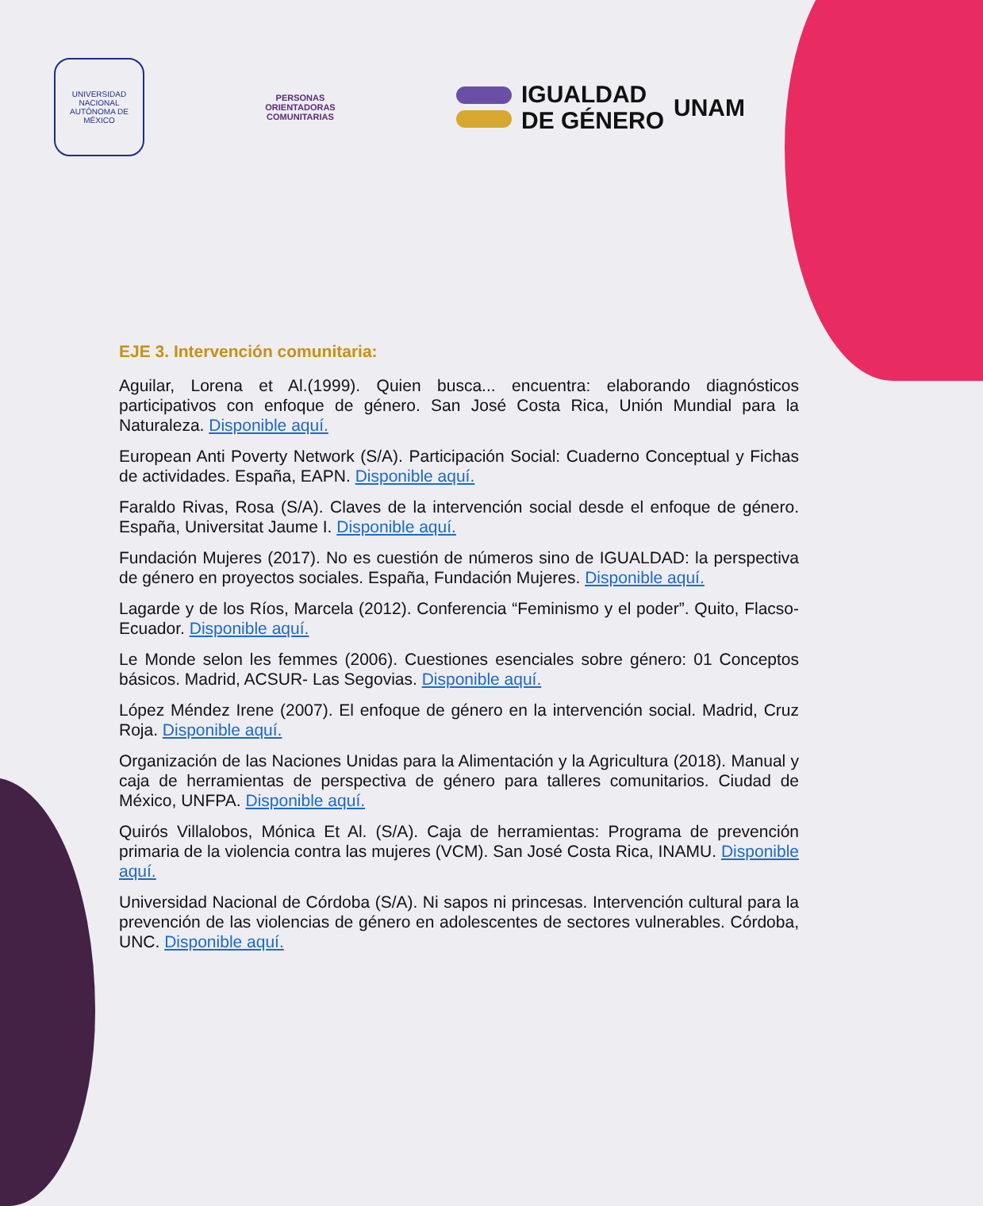UNIVERSIDAD NACIONAL AUTÓNOMA DE MÉXICO
PERSONAS
ORIENTADORAS
COMUNITARIAS
IGUALDAD
DE GÉNERO
UNAM
EJE 3. Intervención comunitaria:
Aguilar, Lorena et Al.(1999). Quien busca... encuentra: elaborando diagnósticos participativos con enfoque de género. San José Costa Rica, Unión Mundial para la Naturaleza. Disponible aquí.
European Anti Poverty Network (S/A). Participación Social: Cuaderno Conceptual y Fichas de actividades. España, EAPN. Disponible aquí.
Faraldo Rivas, Rosa (S/A). Claves de la intervención social desde el enfoque de género. España, Universitat Jaume I. Disponible aquí.
Fundación Mujeres (2017). No es cuestión de números sino de IGUALDAD: la perspectiva de género en proyectos sociales. España, Fundación Mujeres. Disponible aquí.
Lagarde y de los Ríos, Marcela (2012). Conferencia “Feminismo y el poder”. Quito, Flacso-Ecuador. Disponible aquí.
Le Monde selon les femmes (2006). Cuestiones esenciales sobre género: 01 Conceptos básicos. Madrid, ACSUR- Las Segovias. Disponible aquí.
López Méndez Irene (2007). El enfoque de género en la intervención social. Madrid, Cruz Roja. Disponible aquí.
Organización de las Naciones Unidas para la Alimentación y la Agricultura (2018). Manual y caja de herramientas de perspectiva de género para talleres comunitarios. Ciudad de México, UNFPA. Disponible aquí.
Quirós Villalobos, Mónica Et Al. (S/A). Caja de herramientas: Programa de prevención primaria de la violencia contra las mujeres (VCM). San José Costa Rica, INAMU. Disponible aquí.
Universidad Nacional de Córdoba (S/A). Ni sapos ni princesas. Intervención cultural para la prevención de las violencias de género en adolescentes de sectores vulnerables. Córdoba, UNC. Disponible aquí.